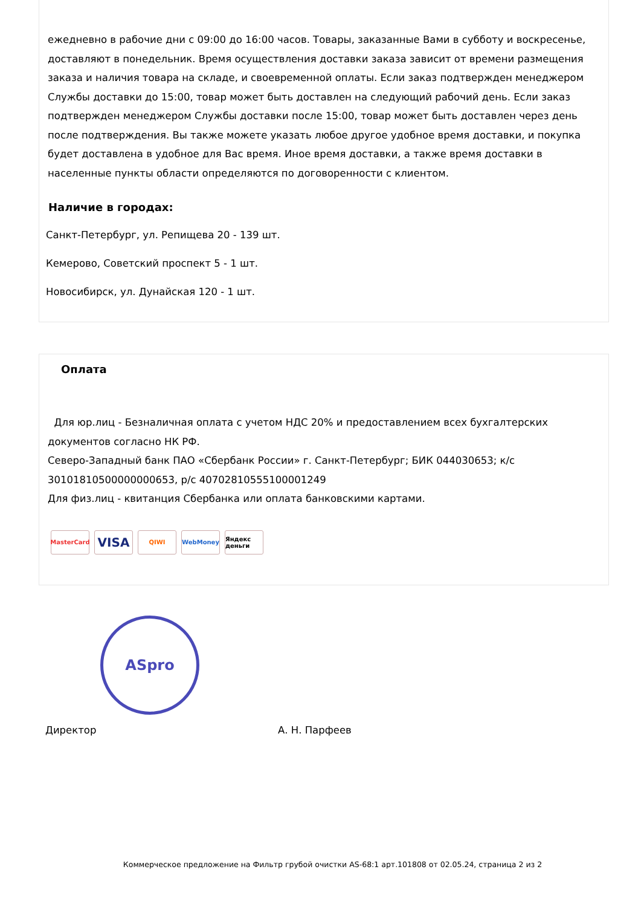ежедневно в рабочие дни с 09:00 до 16:00 часов. Товары, заказанные Вами в субботу и воскресенье, доставляют в понедельник. Время осуществления доставки заказа зависит от времени размещения заказа и наличия товара на складе, и своевременной оплаты. Если заказ подтвержден менеджером Службы доставки до 15:00, товар может быть доставлен на следующий рабочий день. Если заказ подтвержден менеджером Службы доставки после 15:00, товар может быть доставлен через день после подтверждения. Вы также можете указать любое другое удобное время доставки, и покупка будет доставлена в удобное для Вас время. Иное время доставки, а также время доставки в населенные пункты области определяются по договоренности с клиентом.
Наличие в городах:
Санкт-Петербург, ул. Репищева 20 - 139 шт.
Кемерово, Советский проспект 5 - 1 шт.
Новосибирск, ул. Дунайская 120 - 1 шт.
Оплата
Для юр.лиц - Безналичная оплата с учетом НДС 20% и предоставлением всех бухгалтерских документов согласно НК РФ.
Северо-Западный банк ПАО «Сбербанк России» г. Санкт-Петербург; БИК 044030653; к/с 30101810500000000653, р/с 40702810555100001249
Для физ.лиц - квитанция Сбербанка или оплата банковскими картами.
MasterCard
VISA
QIWI WebMoney Яндекс деньги
ASpro
Директор А. Н. Парфеев
Коммерческое предложение на Фильтр грубой очистки AS-68:1 арт.101808 от 02.05.24, страница 2 из 2